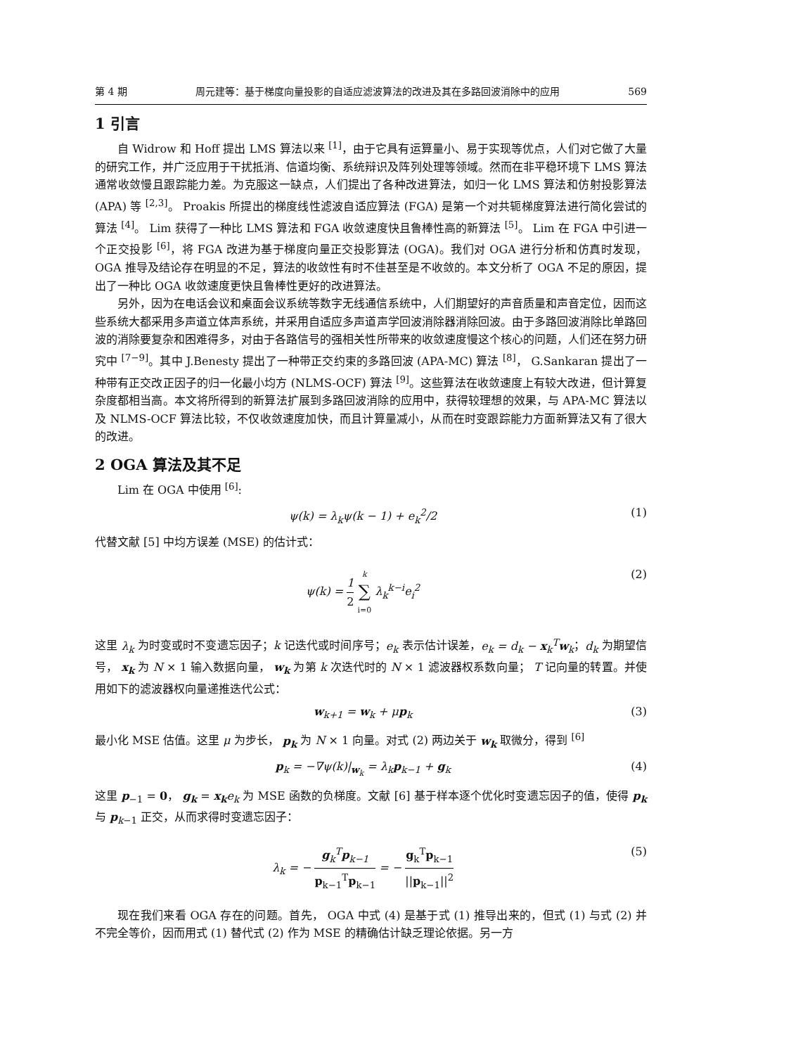第 4 期 周元建等：基于梯度向量投影的自适应滤波算法的改进及其在多路回波消除中的应用 569
1 引言
自 Widrow 和 Hoff 提出 LMS 算法以来 <sup>[1]</sup>，由于它具有运算量小、易于实现等优点，人们对它做了大量的研究工作，并广泛应用于干扰抵消、信道均衡、系统辩识及阵列处理等领域。然而在非平稳环境下 LMS 算法通常收敛慢且跟踪能力差。为克服这一缺点，人们提出了各种改进算法，如归一化 LMS 算法和仿射投影算法 (APA) 等 <sup>[2,3]</sup>。 Proakis 所提出的梯度线性滤波自适应算法 (FGA) 是第一个对共轭梯度算法进行简化尝试的算法 <sup>[4]</sup>。 Lim 获得了一种比 LMS 算法和 FGA 收敛速度快且鲁棒性高的新算法 <sup>[5]</sup>。 Lim 在 FGA 中引进一个正交投影 <sup>[6]</sup>，将 FGA 改进为基于梯度向量正交投影算法 (OGA)。我们对 OGA 进行分析和仿真时发现， OGA 推导及结论存在明显的不足，算法的收敛性有时不佳甚至是不收敛的。本文分析了 OGA 不足的原因，提出了一种比 OGA 收敛速度更快且鲁棒性更好的改进算法。
另外，因为在电话会议和桌面会议系统等数字无线通信系统中，人们期望好的声音质量和声音定位，因而这些系统大都采用多声道立体声系统，并采用自适应多声道声学回波消除器消除回波。由于多路回波消除比单路回波的消除要复杂和困难得多，对由于各路信号的强相关性所带来的收敛速度慢这个核心的问题，人们还在努力研究中 <sup>[7−9]</sup>。其中 J.Benesty 提出了一种带正交约束的多路回波 (APA-MC) 算法 <sup>[8]</sup>， G.Sankaran 提出了一种带有正交改正因子的归一化最小均方 (NLMS-OCF) 算法 <sup>[9]</sup>。这些算法在收敛速度上有较大改进，但计算复杂度都相当高。本文将所得到的新算法扩展到多路回波消除的应用中，获得较理想的效果，与 APA-MC 算法以及 NLMS-OCF 算法比较，不仅收敛速度加快，而且计算量减小，从而在时变跟踪能力方面新算法又有了很大的改进。
2 OGA 算法及其不足
Lim 在 OGA 中使用 <sup>[6]</sup>:
ψ(k) = λ<sub>k</sub>ψ(k − 1) + e<sub>k</sub><sup>2</sup>/2 (1)
代替文献 [5] 中均方误差 (MSE) 的估计式：
ψ(k) = 1 2 k ∑ i=0 λ<sub>k</sub><sup>k−i</sup>e<sub>i</sub><sup>2</sup> (2)
这里 λ<sub>k</sub> 为时变或时不变遗忘因子；k 记迭代或时间序号；e<sub>k</sub> 表示估计误差，e<sub>k</sub> = d<sub>k</sub> − x<sub>k</sub><sup>T</sup>w<sub>k</sub>；d<sub>k</sub> 为期望信号， x<sub>k</sub> 为 N × 1 输入数据向量， w<sub>k</sub> 为第 k 次迭代时的 N × 1 滤波器权系数向量； T 记向量的转置。并使用如下的滤波器权向量递推迭代公式：
w<sub>k+1</sub> = w<sub>k</sub> + μp<sub>k</sub> (3)
最小化 MSE 估值。这里 μ 为步长， p<sub>k</sub> 为 N × 1 向量。对式 (2) 两边关于 w<sub>k</sub> 取微分，得到 <sup>[6]</sup>
p<sub>k</sub> = −∇ψ(k)|<sub>w<sub>k</sub></sub> = λ<sub>k</sub>p<sub>k−1</sub> + g<sub>k</sub> (4)
这里 p<sub>−1</sub> = 0， g<sub>k</sub> = x<sub>k</sub> e<sub>k</sub> 为 MSE 函数的负梯度。文献 [6] 基于样本逐个优化时变遗忘因子的值，使得 p<sub>k</sub> 与 p<sub>k−1</sub> 正交，从而求得时变遗忘因子：
λ<sub>k</sub> = − g<sub>k</sub><sup>T</sup>p<sub>k−1</sub> p<sub>k−1</sub><sup>T</sup>p<sub>k−1</sub> = − g<sub>k</sub><sup>T</sup>p<sub>k−1</sub> ||p<sub>k−1</sub>||<sup>2</sup> (5)
现在我们来看 OGA 存在的问题。首先， OGA 中式 (4) 是基于式 (1) 推导出来的，但式 (1) 与式 (2) 并不完全等价，因而用式 (1) 替代式 (2) 作为 MSE 的精确估计缺乏理论依据。另一方